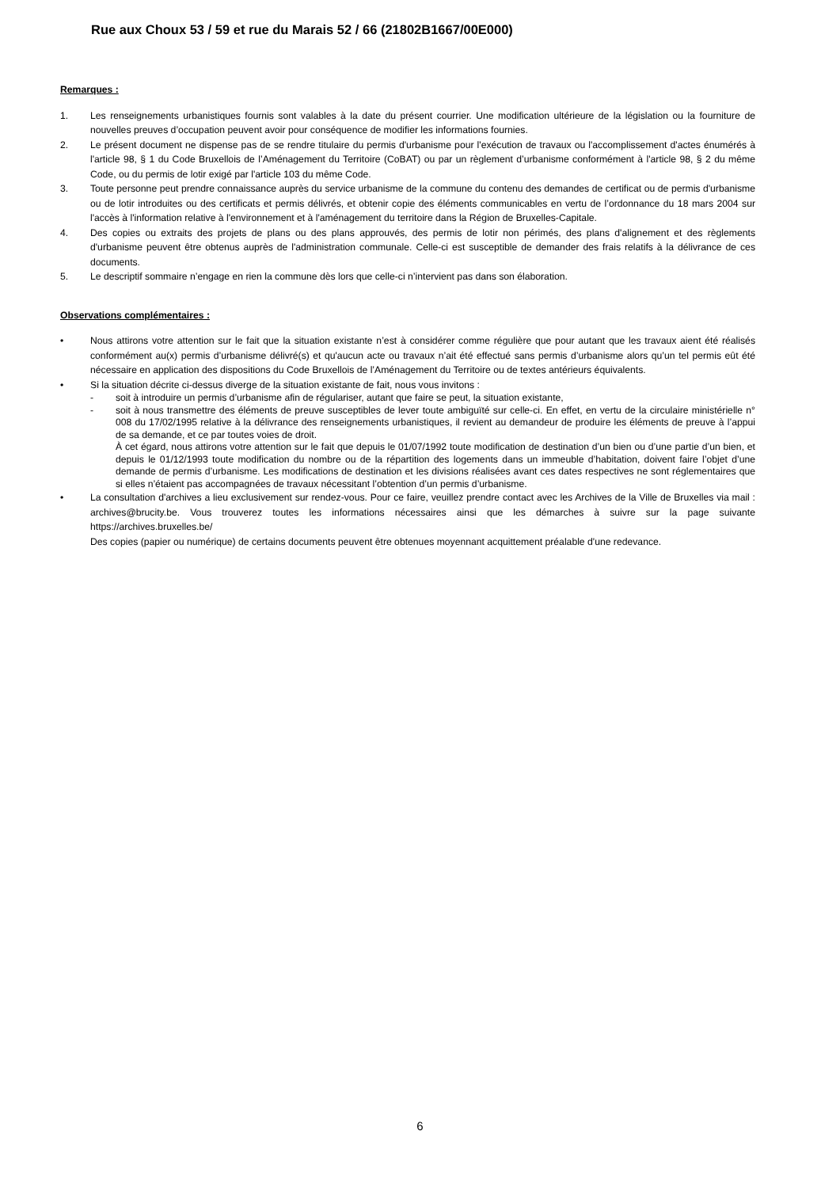Rue aux Choux 53 / 59 et rue du Marais 52 / 66 (21802B1667/00E000)
Remarques :
1. Les renseignements urbanistiques fournis sont valables à la date du présent courrier. Une modification ultérieure de la législation ou la fourniture de nouvelles preuves d’occupation peuvent avoir pour conséquence de modifier les informations fournies.
2. Le présent document ne dispense pas de se rendre titulaire du permis d'urbanisme pour l'exécution de travaux ou l'accomplissement d'actes énumérés à l'article 98, § 1 du Code Bruxellois de l’Aménagement du Territoire (CoBAT) ou par un règlement d’urbanisme conformément à l'article 98, § 2 du même Code, ou du permis de lotir exigé par l'article 103 du même Code.
3. Toute personne peut prendre connaissance auprès du service urbanisme de la commune du contenu des demandes de certificat ou de permis d'urbanisme ou de lotir introduites ou des certificats et permis délivrés, et obtenir copie des éléments communicables en vertu de l’ordonnance du 18 mars 2004 sur l'accès à l'information relative à l'environnement et à l'aménagement du territoire dans la Région de Bruxelles-Capitale.
4. Des copies ou extraits des projets de plans ou des plans approuvés, des permis de lotir non périmés, des plans d'alignement et des règlements d'urbanisme peuvent être obtenus auprès de l'administration communale. Celle-ci est susceptible de demander des frais relatifs à la délivrance de ces documents.
5. Le descriptif sommaire n’engage en rien la commune dès lors que celle-ci n’intervient pas dans son élaboration.
Observations complémentaires :
• Nous attirons votre attention sur le fait que la situation existante n’est à considérer comme régulière que pour autant que les travaux aient été réalisés conformément au(x) permis d’urbanisme délivré(s) et qu'aucun acte ou travaux n’ait été effectué sans permis d’urbanisme alors qu’un tel permis eût été nécessaire en application des dispositions du Code Bruxellois de l’Aménagement du Territoire ou de textes antérieurs équivalents.
• Si la situation décrite ci-dessus diverge de la situation existante de fait, nous vous invitons :
- soit à introduire un permis d’urbanisme afin de régulariser, autant que faire se peut, la situation existante,
- soit à nous transmettre des éléments de preuve susceptibles de lever toute ambiguïté sur celle-ci. En effet, en vertu de la circulaire ministérielle n° 008 du 17/02/1995 relative à la délivrance des renseignements urbanistiques, il revient au demandeur de produire les éléments de preuve à l’appui de sa demande, et ce par toutes voies de droit.
À cet égard, nous attirons votre attention sur le fait que depuis le 01/07/1992 toute modification de destination d’un bien ou d’une partie d’un bien, et depuis le 01/12/1993 toute modification du nombre ou de la répartition des logements dans un immeuble d’habitation, doivent faire l’objet d’une demande de permis d’urbanisme. Les modifications de destination et les divisions réalisées avant ces dates respectives ne sont réglementaires que si elles n’étaient pas accompagnées de travaux nécessitant l’obtention d’un permis d’urbanisme.
• La consultation d'archives a lieu exclusivement sur rendez-vous. Pour ce faire, veuillez prendre contact avec les Archives de la Ville de Bruxelles via mail : archives@brucity.be. Vous trouverez toutes les informations nécessaires ainsi que les démarches à suivre sur la page suivante https://archives.bruxelles.be/
Des copies (papier ou numérique) de certains documents peuvent être obtenues moyennant acquittement préalable d'une redevance.
6